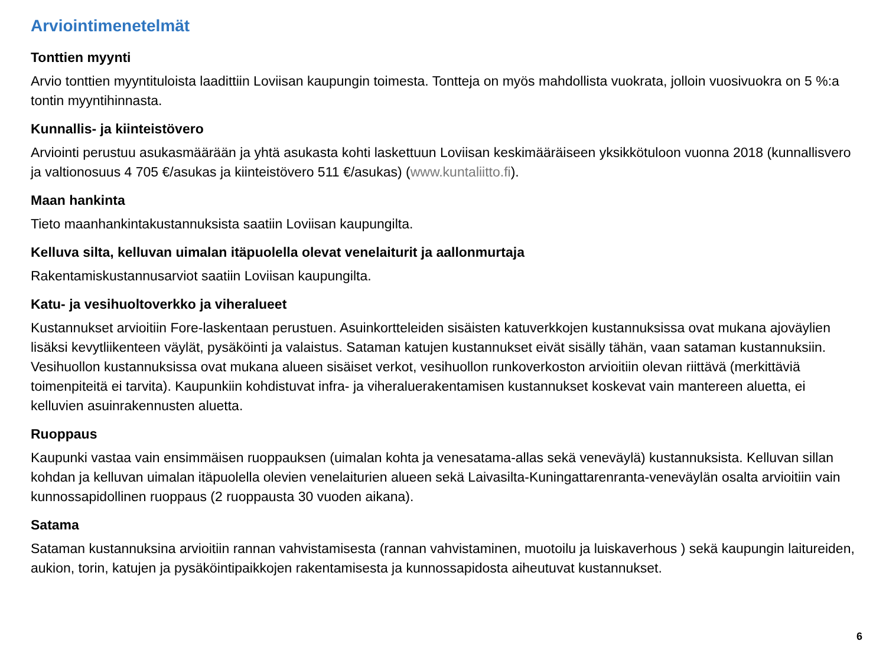Arviointimenetelmät
Tonttien myynti
Arvio tonttien myyntituloista laadittiin Loviisan kaupungin toimesta. Tontteja on myös mahdollista vuokrata, jolloin vuosivuokra on 5 %:a tontin myyntihinnasta.
Kunnallis- ja kiinteistövero
Arviointi perustuu asukasmäärään ja yhtä asukasta kohti laskettuun Loviisan keskimääräiseen yksikkötuloon vuonna 2018 (kunnallisvero ja valtionosuus 4 705 €/asukas ja kiinteistövero 511 €/asukas) (www.kuntaliitto.fi).
Maan hankinta
Tieto maanhankintakustannuksista saatiin Loviisan kaupungilta.
Kelluva silta, kelluvan uimalan itäpuolella olevat venelaiturit ja aallonmurtaja
Rakentamiskustannusarviot saatiin Loviisan kaupungilta.
Katu- ja vesihuoltoverkko ja viheralueet
Kustannukset arvioitiin Fore-laskentaan perustuen. Asuinkortteleiden sisäisten katuverkkojen kustannuksissa ovat mukana ajoväylien lisäksi kevytliikenteen väylät, pysäköinti ja valaistus. Sataman katujen kustannukset eivät sisälly tähän, vaan sataman kustannuksiin. Vesihuollon kustannuksissa ovat mukana alueen sisäiset verkot, vesihuollon runkoverkoston arvioitiin olevan riittävä (merkittäviä toimenpiteitä ei tarvita). Kaupunkiin kohdistuvat infra- ja viheraluerakentamisen kustannukset koskevat vain mantereen aluetta, ei kelluvien asuinrakennusten aluetta.
Ruoppaus
Kaupunki vastaa vain ensimmäisen ruoppauksen (uimalan kohta ja venesatama-allas sekä veneväylä) kustannuksista. Kelluvan sillan kohdan ja kelluvan uimalan itäpuolella olevien venelaiturien alueen sekä Laivasilta-Kuningattarenranta-veneväylän osalta arvioitiin vain kunnossapidollinen ruoppaus (2 ruoppausta 30 vuoden aikana).
Satama
Sataman kustannuksina arvioitiin rannan vahvistamisesta (rannan vahvistaminen, muotoilu ja luiskaverhous ) sekä kaupungin laitureiden, aukion, torin, katujen ja pysäköintipaikkojen rakentamisesta ja kunnossapidosta aiheutuvat kustannukset.
6